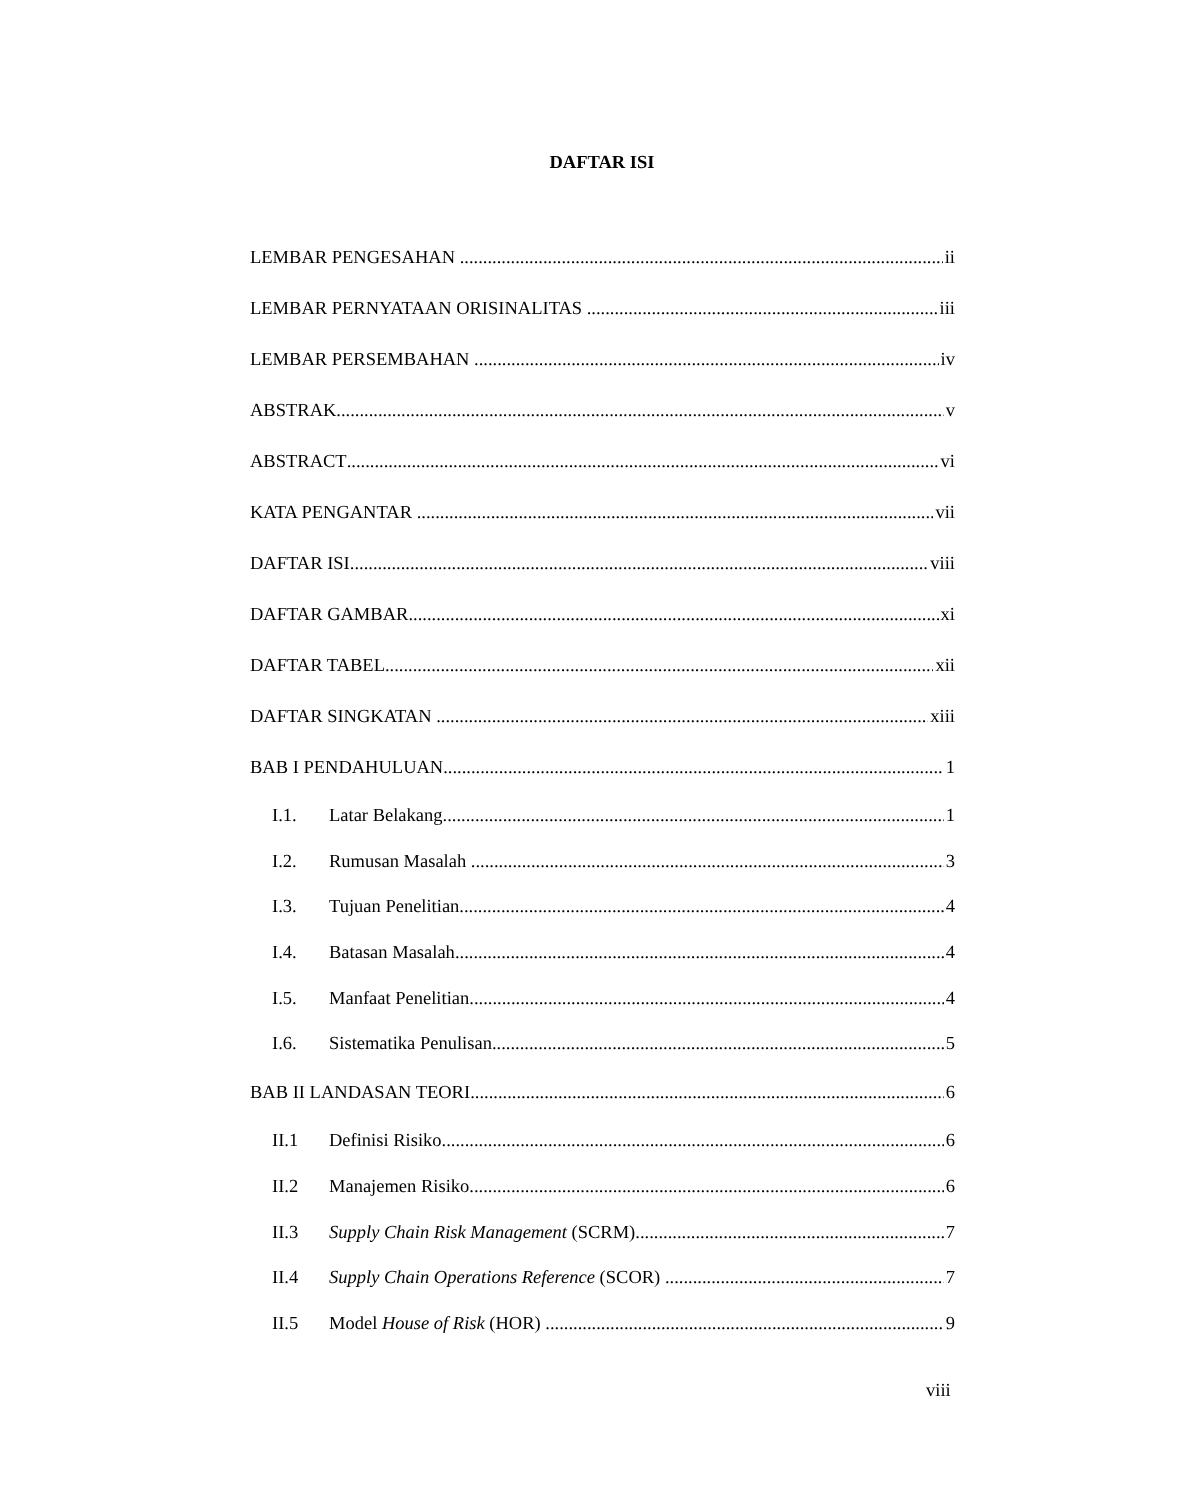DAFTAR ISI
LEMBAR PENGESAHAN ii
LEMBAR PERNYATAAN ORISINALITAS iii
LEMBAR PERSEMBAHAN iv
ABSTRAK v
ABSTRACT vi
KATA PENGANTAR vii
DAFTAR ISI viii
DAFTAR GAMBAR xi
DAFTAR TABEL xii
DAFTAR SINGKATAN xiii
BAB I PENDAHULUAN 1
I.1. Latar Belakang 1
I.2. Rumusan Masalah 3
I.3. Tujuan Penelitian 4
I.4. Batasan Masalah 4
I.5. Manfaat Penelitian 4
I.6. Sistematika Penulisan 5
BAB II LANDASAN TEORI 6
II.1 Definisi Risiko 6
II.2 Manajemen Risiko 6
II.3 Supply Chain Risk Management (SCRM) 7
II.4 Supply Chain Operations Reference (SCOR) 7
II.5 Model House of Risk (HOR) 9
viii